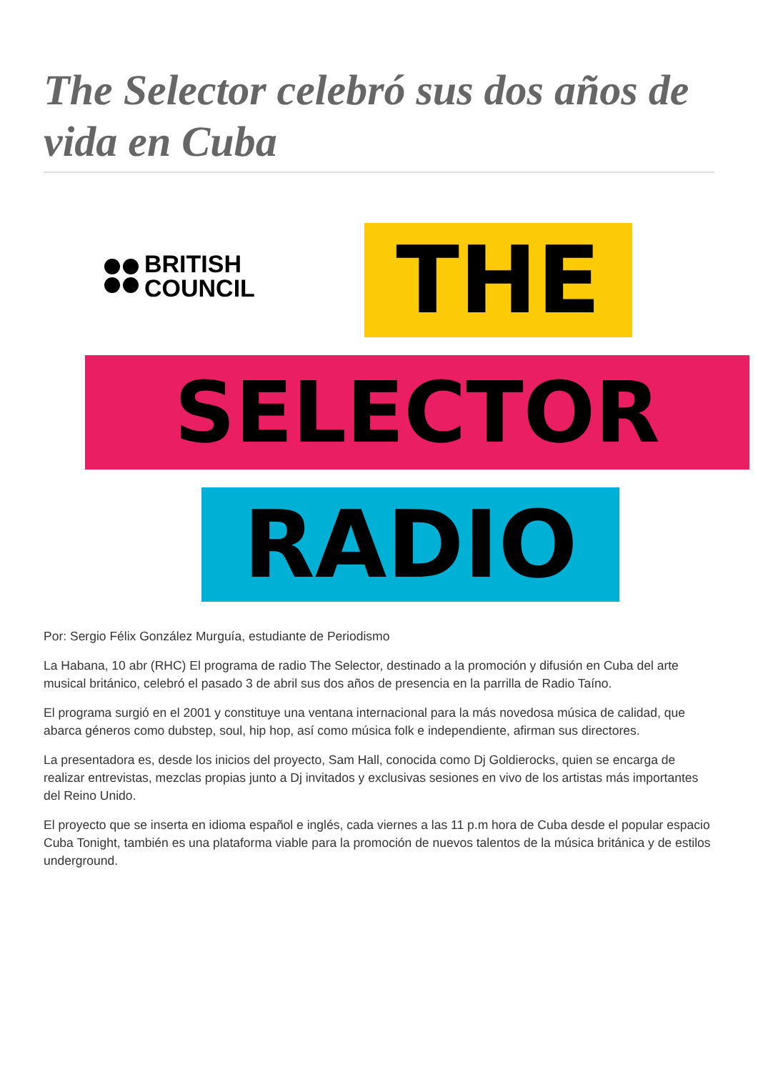The Selector celebró sus dos años de vida en Cuba
BRITISH
COUNCIL
THE
SELECTOR
RADIO
Por: Sergio Félix González Murguía, estudiante de Periodismo
La Habana, 10 abr (RHC) El programa de radio The Selector, destinado a la promoción y difusión en Cuba del arte musical británico, celebró el pasado 3 de abril sus dos años de presencia en la parrilla de Radio Taíno.
El programa surgió en el 2001 y constituye una ventana internacional para la más novedosa música de calidad, que abarca géneros como dubstep, soul, hip hop, así como música folk e independiente, afirman sus directores.
La presentadora es, desde los inicios del proyecto, Sam Hall, conocida como Dj Goldierocks, quien se encarga de realizar entrevistas, mezclas propias junto a Dj invitados y exclusivas sesiones en vivo de los artistas más importantes del Reino Unido.
El proyecto que se inserta en idioma español e inglés, cada viernes a las 11 p.m hora de Cuba desde el popular espacio Cuba Tonight, también es una plataforma viable para la promoción de nuevos talentos de la música británica y de estilos underground.